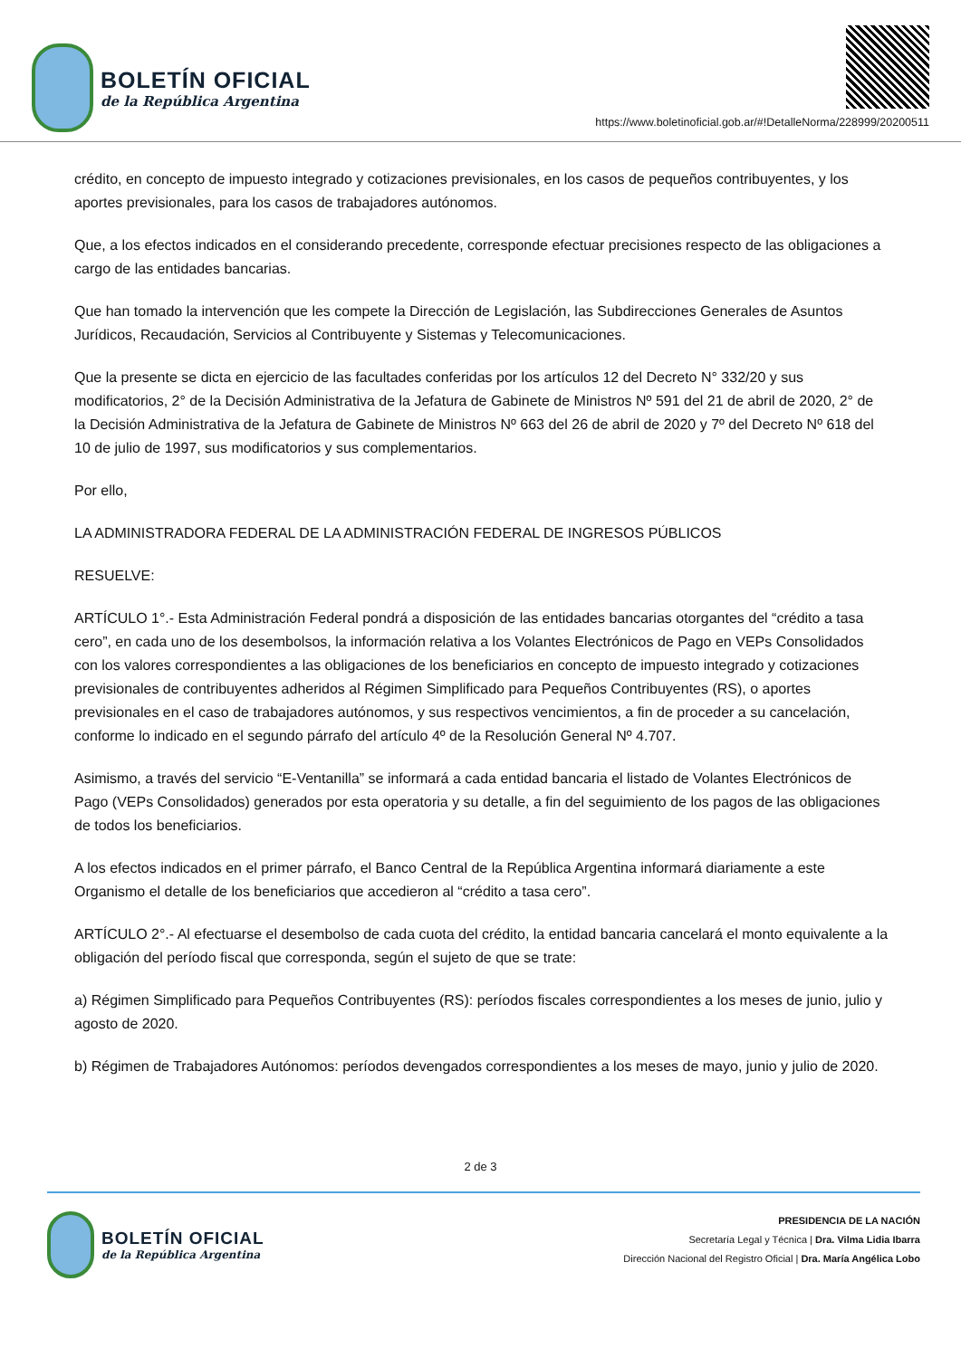BOLETÍN OFICIAL
de la República Argentina
https://www.boletinoficial.gob.ar/#!DetalleNorma/228999/20200511
crédito, en concepto de impuesto integrado y cotizaciones previsionales, en los casos de pequeños contribuyentes, y los aportes previsionales, para los casos de trabajadores autónomos.
Que, a los efectos indicados en el considerando precedente, corresponde efectuar precisiones respecto de las obligaciones a cargo de las entidades bancarias.
Que han tomado la intervención que les compete la Dirección de Legislación, las Subdirecciones Generales de Asuntos Jurídicos, Recaudación, Servicios al Contribuyente y Sistemas y Telecomunicaciones.
Que la presente se dicta en ejercicio de las facultades conferidas por los artículos 12 del Decreto N° 332/20 y sus modificatorios, 2° de la Decisión Administrativa de la Jefatura de Gabinete de Ministros Nº 591 del 21 de abril de 2020, 2° de la Decisión Administrativa de la Jefatura de Gabinete de Ministros Nº 663 del 26 de abril de 2020 y 7º del Decreto Nº 618 del 10 de julio de 1997, sus modificatorios y sus complementarios.
Por ello,
LA ADMINISTRADORA FEDERAL DE LA ADMINISTRACIÓN FEDERAL DE INGRESOS PÚBLICOS
RESUELVE:
ARTÍCULO 1°.- Esta Administración Federal pondrá a disposición de las entidades bancarias otorgantes del “crédito a tasa cero”, en cada uno de los desembolsos, la información relativa a los Volantes Electrónicos de Pago en VEPs Consolidados con los valores correspondientes a las obligaciones de los beneficiarios en concepto de impuesto integrado y cotizaciones previsionales de contribuyentes adheridos al Régimen Simplificado para Pequeños Contribuyentes (RS), o aportes previsionales en el caso de trabajadores autónomos, y sus respectivos vencimientos, a fin de proceder a su cancelación, conforme lo indicado en el segundo párrafo del artículo 4º de la Resolución General Nº 4.707.
Asimismo, a través del servicio “E-Ventanilla” se informará a cada entidad bancaria el listado de Volantes Electrónicos de Pago (VEPs Consolidados) generados por esta operatoria y su detalle, a fin del seguimiento de los pagos de las obligaciones de todos los beneficiarios.
A los efectos indicados en el primer párrafo, el Banco Central de la República Argentina informará diariamente a este Organismo el detalle de los beneficiarios que accedieron al “crédito a tasa cero”.
ARTÍCULO 2°.- Al efectuarse el desembolso de cada cuota del crédito, la entidad bancaria cancelará el monto equivalente a la obligación del período fiscal que corresponda, según el sujeto de que se trate:
a) Régimen Simplificado para Pequeños Contribuyentes (RS): períodos fiscales correspondientes a los meses de junio, julio y agosto de 2020.
b) Régimen de Trabajadores Autónomos: períodos devengados correspondientes a los meses de mayo, junio y julio de 2020.
2 de 3
BOLETÍN OFICIAL
de la República Argentina
PRESIDENCIA DE LA NACIÓN
Secretaría Legal y Técnica | Dra. Vilma Lidia Ibarra
Dirección Nacional del Registro Oficial | Dra. María Angélica Lobo